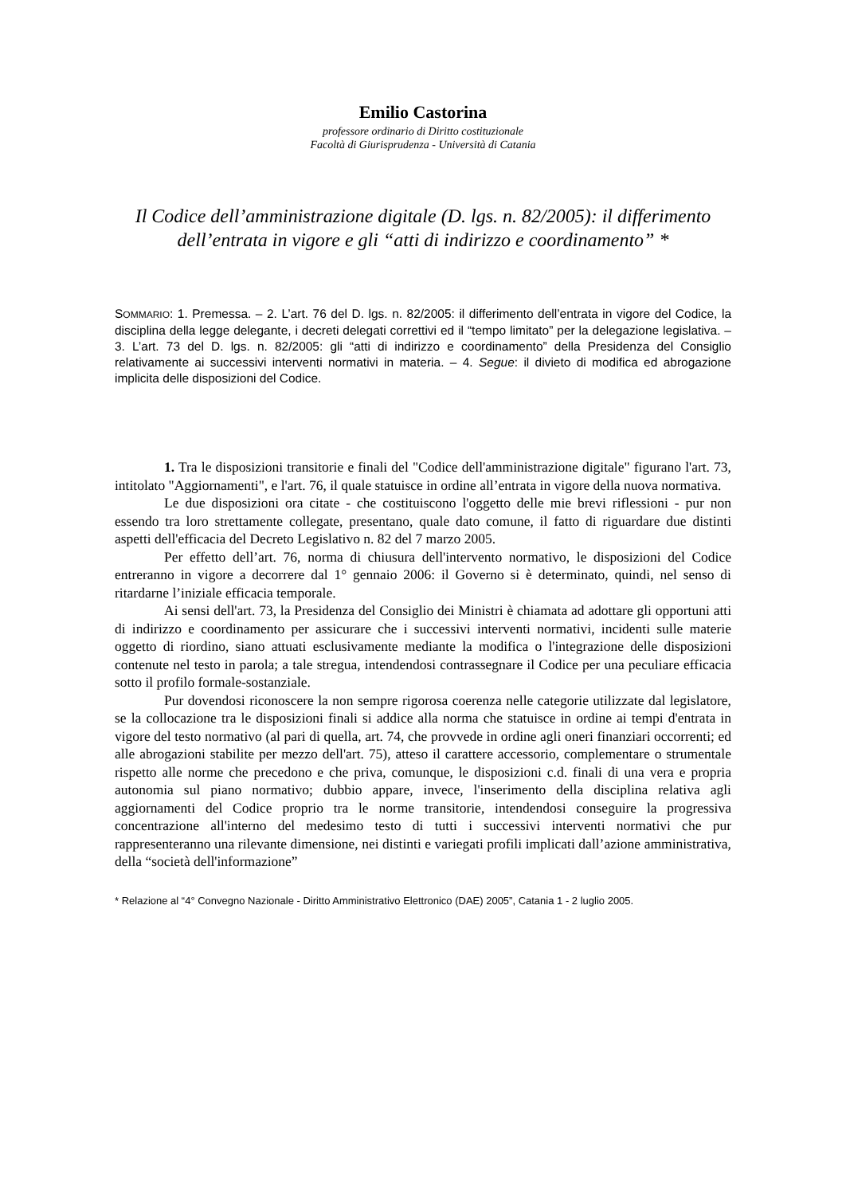Emilio Castorina
professore ordinario di Diritto costituzionale
Facoltà di Giurisprudenza - Università di Catania
Il Codice dell’amministrazione digitale (D. lgs. n. 82/2005): il differimento dell’entrata in vigore e gli “atti di indirizzo e coordinamento” *
SOMMARIO: 1. Premessa. – 2. L’art. 76 del D. lgs. n. 82/2005: il differimento dell’entrata in vigore del Codice, la disciplina della legge delegante, i decreti delegati correttivi ed il “tempo limitato” per la delegazione legislativa. – 3. L’art. 73 del D. lgs. n. 82/2005: gli “atti di indirizzo e coordinamento” della Presidenza del Consiglio relativamente ai successivi interventi normativi in materia. – 4. Segue: il divieto di modifica ed abrogazione implicita delle disposizioni del Codice.
1. Tra le disposizioni transitorie e finali del "Codice dell'amministrazione digitale" figurano l'art. 73, intitolato "Aggiornamenti", e l'art. 76, il quale statuisce in ordine all’entrata in vigore della nuova normativa.
Le due disposizioni ora citate - che costituiscono l'oggetto delle mie brevi riflessioni - pur non essendo tra loro strettamente collegate, presentano, quale dato comune, il fatto di riguardare due distinti aspetti dell'efficacia del Decreto Legislativo n. 82 del 7 marzo 2005.
Per effetto dell’art. 76, norma di chiusura dell'intervento normativo, le disposizioni del Codice entreranno in vigore a decorrere dal 1° gennaio 2006: il Governo si è determinato, quindi, nel senso di ritardarne l’iniziale efficacia temporale.
Ai sensi dell'art. 73, la Presidenza del Consiglio dei Ministri è chiamata ad adottare gli opportuni atti di indirizzo e coordinamento per assicurare che i successivi interventi normativi, incidenti sulle materie oggetto di riordino, siano attuati esclusivamente mediante la modifica o l'integrazione delle disposizioni contenute nel testo in parola; a tale stregua, intendendosi contrassegnare il Codice per una peculiare efficacia sotto il profilo formale-sostanziale.
Pur dovendosi riconoscere la non sempre rigorosa coerenza nelle categorie utilizzate dal legislatore, se la collocazione tra le disposizioni finali si addice alla norma che statuisce in ordine ai tempi d'entrata in vigore del testo normativo (al pari di quella, art. 74, che provvede in ordine agli oneri finanziari occorrenti; ed alle abrogazioni stabilite per mezzo dell'art. 75), atteso il carattere accessorio, complementare o strumentale rispetto alle norme che precedono e che priva, comunque, le disposizioni c.d. finali di una vera e propria autonomia sul piano normativo; dubbio appare, invece, l'inserimento della disciplina relativa agli aggiornamenti del Codice proprio tra le norme transitorie, intendendosi conseguire la progressiva concentrazione all'interno del medesimo testo di tutti i successivi interventi normativi che pur rappresenteranno una rilevante dimensione, nei distinti e variegati profili implicati dall’azione amministrativa, della “società dell'informazione”
* Relazione al “4° Convegno Nazionale - Diritto Amministrativo Elettronico (DAE) 2005”, Catania 1 - 2 luglio 2005.